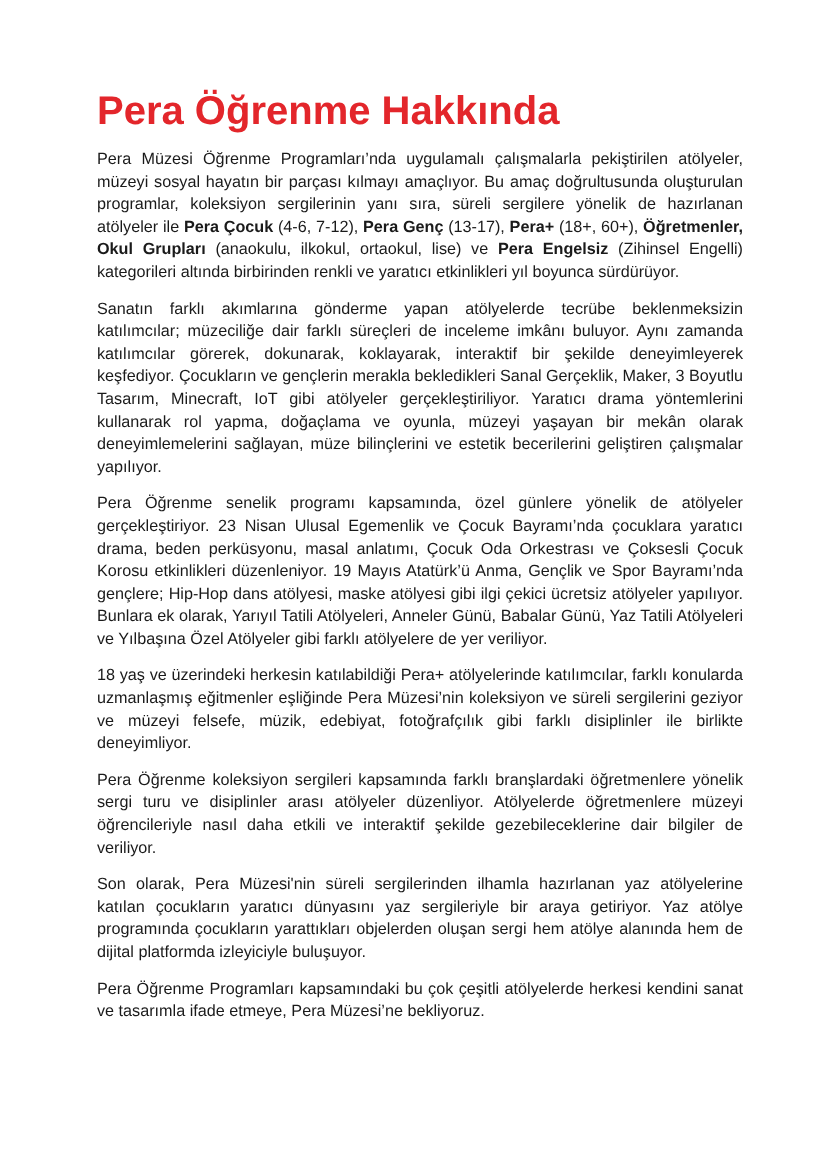Pera Öğrenme Hakkında
Pera Müzesi Öğrenme Programları’nda uygulamalı çalışmalarla pekiştirilen atölyeler, müzeyi sosyal hayatın bir parçası kılmayı amaçlıyor. Bu amaç doğrultusunda oluşturulan programlar, koleksiyon sergilerinin yanı sıra, süreli sergilere yönelik de hazırlanan atölyeler ile Pera Çocuk (4-6, 7-12), Pera Genç (13-17), Pera+ (18+, 60+), Öğretmenler, Okul Grupları (anaokulu, ilkokul, ortaokul, lise) ve Pera Engelsiz (Zihinsel Engelli) kategorileri altında birbirinden renkli ve yaratıcı etkinlikleri yıl boyunca sürdürüyor.
Sanatın farklı akımlarına gönderme yapan atölyelerde tecrübe beklenmeksizin katılımcılar; müzeciliğe dair farklı süreçleri de inceleme imkânı buluyor. Aynı zamanda katılımcılar görerek, dokunarak, koklayarak, interaktif bir şekilde deneyimleyerek keşfediyor. Çocukların ve gençlerin merakla bekledikleri Sanal Gerçeklik, Maker, 3 Boyutlu Tasarım, Minecraft, IoT gibi atölyeler gerçekleştiriliyor. Yaratıcı drama yöntemlerini kullanarak rol yapma, doğaçlama ve oyunla, müzeyi yaşayan bir mekân olarak deneyimlemelerini sağlayan, müze bilinçlerini ve estetik becerilerini geliştiren çalışmalar yapılıyor.
Pera Öğrenme senelik programı kapsamında, özel günlere yönelik de atölyeler gerçekleştiriyor. 23 Nisan Ulusal Egemenlik ve Çocuk Bayramı’nda çocuklara yaratıcı drama, beden perküsyonu, masal anlatımı, Çocuk Oda Orkestrası ve Çoksesli Çocuk Korosu etkinlikleri düzenleniyor. 19 Mayıs Atatürk’ü Anma, Gençlik ve Spor Bayramı’nda gençlere; Hip-Hop dans atölyesi, maske atölyesi gibi ilgi çekici ücretsiz atölyeler yapılıyor. Bunlara ek olarak, Yarıyıl Tatili Atölyeleri, Anneler Günü, Babalar Günü, Yaz Tatili Atölyeleri ve Yılbaşına Özel Atölyeler gibi farklı atölyelere de yer veriliyor.
18 yaş ve üzerindeki herkesin katılabildiği Pera+ atölyelerinde katılımcılar, farklı konularda uzmanlaşmış eğitmenler eşliğinde Pera Müzesi’nin koleksiyon ve süreli sergilerini geziyor ve müzeyi felsefe, müzik, edebiyat, fotoğrafçılık gibi farklı disiplinler ile birlikte deneyimliyor.
Pera Öğrenme koleksiyon sergileri kapsamında farklı branşlardaki öğretmenlere yönelik sergi turu ve disiplinler arası atölyeler düzenliyor. Atölyelerde öğretmenlere müzeyi öğrencileriyle nasıl daha etkili ve interaktif şekilde gezebileceklerine dair bilgiler de veriliyor.
Son olarak, Pera Müzesi'nin süreli sergilerinden ilhamla hazırlanan yaz atölyelerine katılan çocukların yaratıcı dünyasını yaz sergileriyle bir araya getiriyor. Yaz atölye programında çocukların yarattıkları objelerden oluşan sergi hem atölye alanında hem de dijital platformda izleyiciyle buluşuyor.
Pera Öğrenme Programları kapsamındaki bu çok çeşitli atölyelerde herkesi kendini sanat ve tasarımla ifade etmeye, Pera Müzesi’ne bekliyoruz.